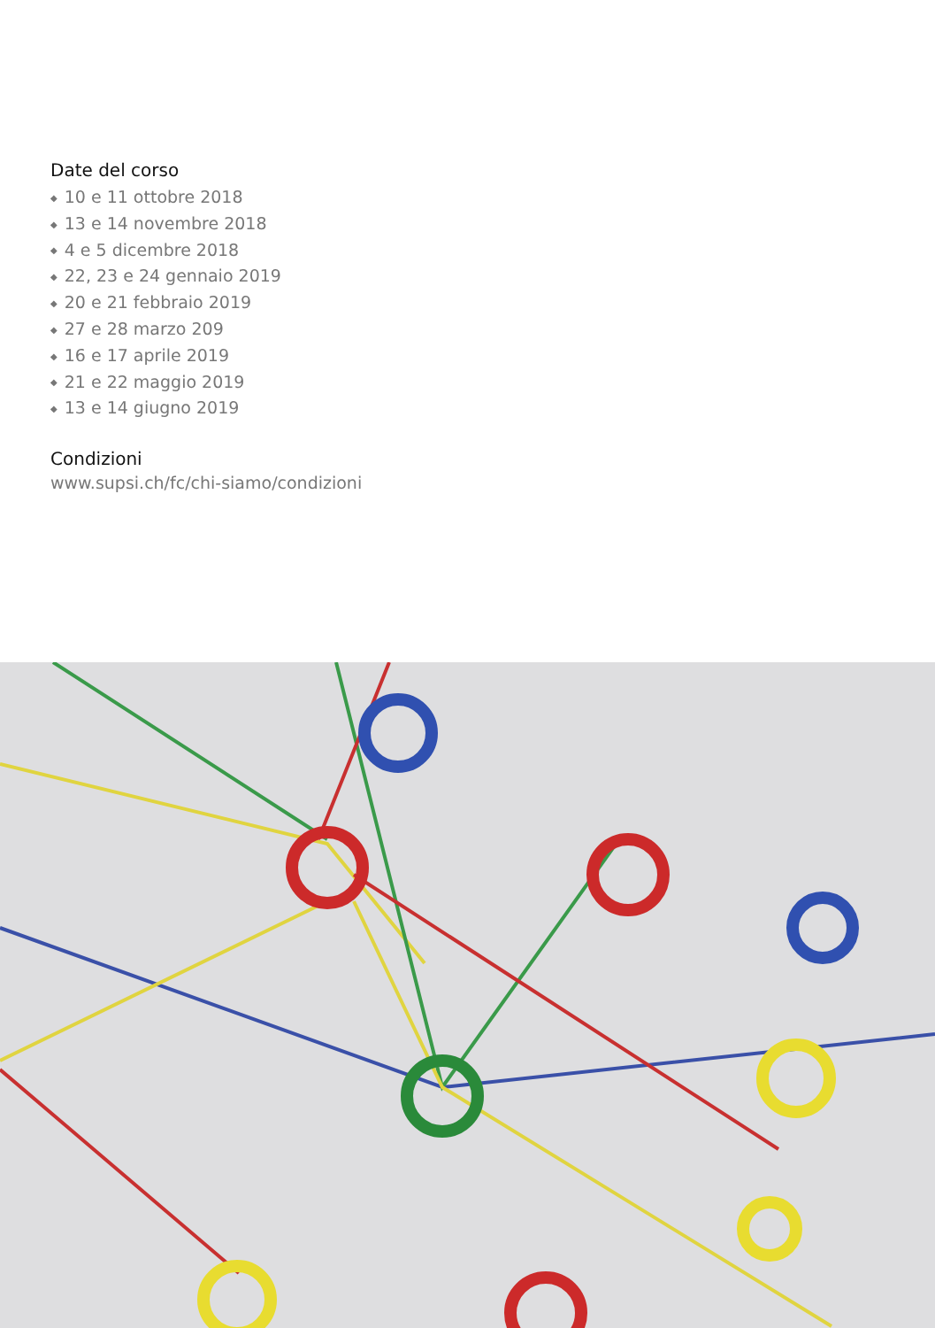Date del corso
◆ 10 e 11 ottobre 2018
◆ 13 e 14 novembre 2018
◆ 4 e 5 dicembre 2018
◆ 22, 23 e 24 gennaio 2019
◆ 20 e 21 febbraio 2019
◆ 27 e 28 marzo 209
◆ 16 e 17 aprile 2019
◆ 21 e 22 maggio 2019
◆ 13 e 14 giugno 2019
Condizioni
www.supsi.ch/fc/chi-siamo/condizioni